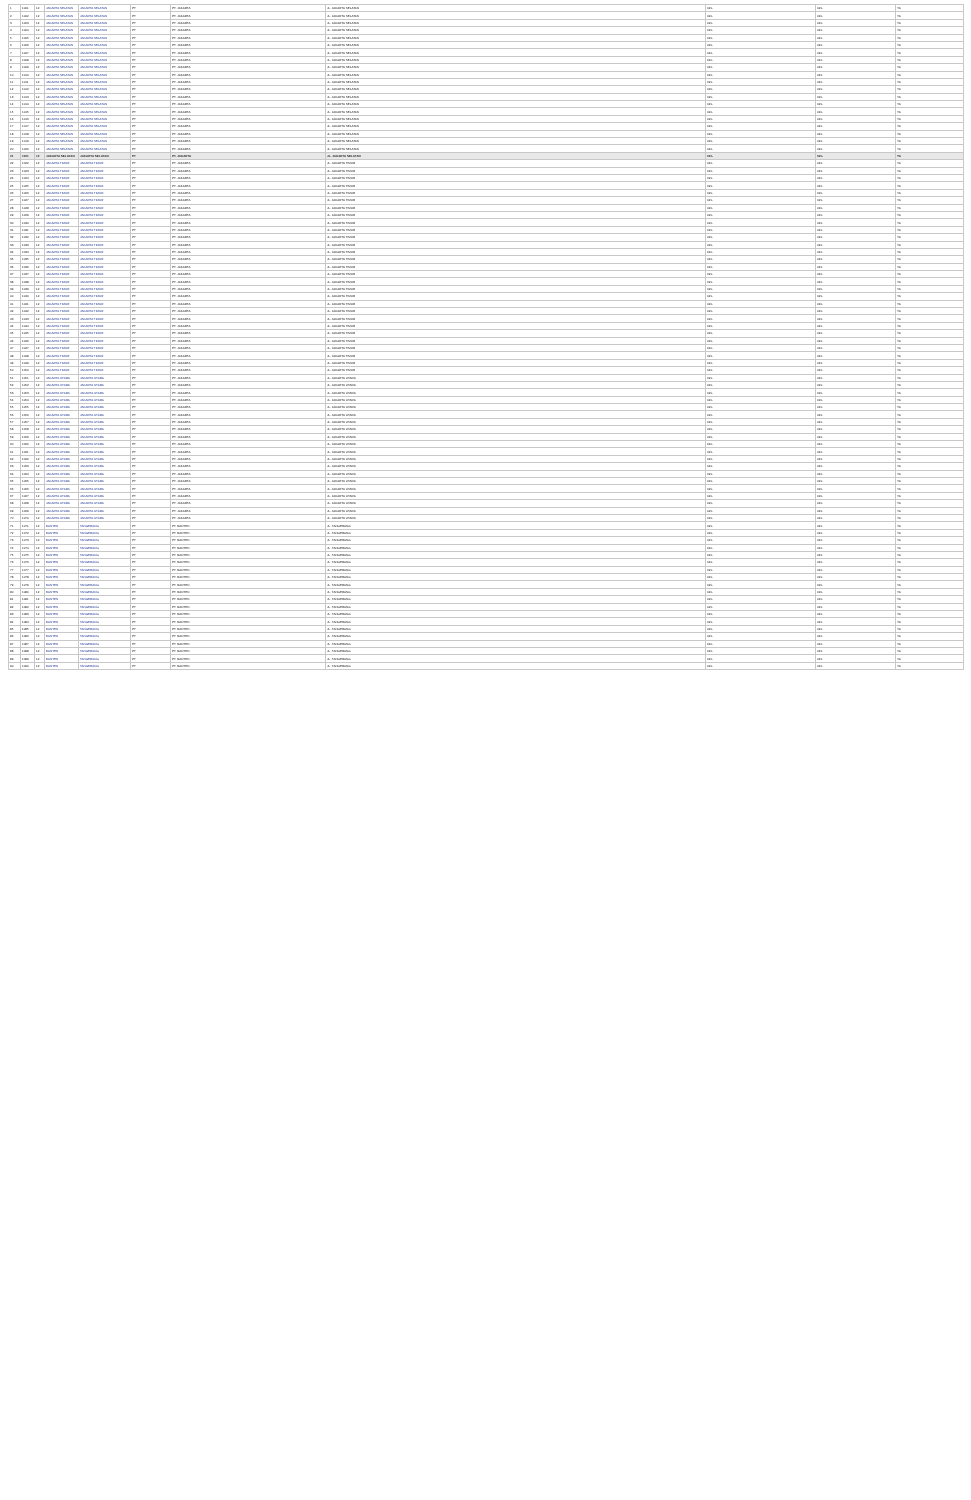| 1 | 1001 | 12 | JAKARTA SELATAN | JAKARTA SELATAN | PT | PT. JAKARTA | JL. JAKARTA SELATAN | 021- | 021- | YA |
| 2 | 1002 | 12 | JAKARTA SELATAN | JAKARTA SELATAN | PT | PT. JAKARTA | JL. JAKARTA SELATAN | 021- | 021- | YA |
| 3 | 1003 | 12 | JAKARTA SELATAN | JAKARTA SELATAN | PT | PT. JAKARTA | JL. JAKARTA SELATAN | 021- | 021- | YA |
| 4 | 1004 | 12 | JAKARTA SELATAN | JAKARTA SELATAN | PT | PT. JAKARTA | JL. JAKARTA SELATAN | 021- | 021- | YA |
| 5 | 1005 | 12 | JAKARTA SELATAN | JAKARTA SELATAN | PT | PT. JAKARTA | JL. JAKARTA SELATAN | 021- | 021- | YA |
| 6 | 1006 | 12 | JAKARTA SELATAN | JAKARTA SELATAN | PT | PT. JAKARTA | JL. JAKARTA SELATAN | 021- | 021- | YA |
| 7 | 1007 | 12 | JAKARTA SELATAN | JAKARTA SELATAN | PT | PT. JAKARTA | JL. JAKARTA SELATAN | 021- | 021- | YA |
| 8 | 1008 | 12 | JAKARTA SELATAN | JAKARTA SELATAN | PT | PT. JAKARTA | JL. JAKARTA SELATAN | 021- | 021- | YA |
| 9 | 1009 | 12 | JAKARTA SELATAN | JAKARTA SELATAN | PT | PT. JAKARTA | JL. JAKARTA SELATAN | 021- | 021- | YA |
| 10 | 1010 | 12 | JAKARTA SELATAN | JAKARTA SELATAN | PT | PT. JAKARTA | JL. JAKARTA SELATAN | 021- | 021- | YA |
| 11 | 1011 | 12 | JAKARTA SELATAN | JAKARTA SELATAN | PT | PT. JAKARTA | JL. JAKARTA SELATAN | 021- | 021- | YA |
| 12 | 1012 | 12 | JAKARTA SELATAN | JAKARTA SELATAN | PT | PT. JAKARTA | JL. JAKARTA SELATAN | 021- | 021- | YA |
| 13 | 1013 | 12 | JAKARTA SELATAN | JAKARTA SELATAN | PT | PT. JAKARTA | JL. JAKARTA SELATAN | 021- | 021- | YA |
| 14 | 1014 | 12 | JAKARTA SELATAN | JAKARTA SELATAN | PT | PT. JAKARTA | JL. JAKARTA SELATAN | 021- | 021- | YA |
| 15 | 1015 | 12 | JAKARTA SELATAN | JAKARTA SELATAN | PT | PT. JAKARTA | JL. JAKARTA SELATAN | 021- | 021- | YA |
| 16 | 1016 | 12 | JAKARTA SELATAN | JAKARTA SELATAN | PT | PT. JAKARTA | JL. JAKARTA SELATAN | 021- | 021- | YA |
| 17 | 1017 | 12 | JAKARTA SELATAN | JAKARTA SELATAN | PT | PT. JAKARTA | JL. JAKARTA SELATAN | 021- | 021- | YA |
| 18 | 1018 | 12 | JAKARTA SELATAN | JAKARTA SELATAN | PT | PT. JAKARTA | JL. JAKARTA SELATAN | 021- | 021- | YA |
| 19 | 1019 | 12 | JAKARTA SELATAN | JAKARTA SELATAN | PT | PT. JAKARTA | JL. JAKARTA SELATAN | 021- | 021- | YA |
| 20 | 1020 | 12 | JAKARTA SELATAN | JAKARTA SELATAN | PT | PT. JAKARTA | JL. JAKARTA SELATAN | 021- | 021- | YA |
| 21 | 1021 | 12 | JAKARTA SELATAN | JAKARTA SELATAN | PT | PT. JAKARTA | JL. JAKARTA SELATAN | 021- | 021- | YA |
| 22 | 1022 | 12 | JAKARTA TIMUR | JAKARTA TIMUR | PT | PT. JAKARTA | JL. JAKARTA TIMUR | 021- | 021- | YA |
| 23 | 1023 | 12 | JAKARTA TIMUR | JAKARTA TIMUR | PT | PT. JAKARTA | JL. JAKARTA TIMUR | 021- | 021- | YA |
| 24 | 1024 | 12 | JAKARTA TIMUR | JAKARTA TIMUR | PT | PT. JAKARTA | JL. JAKARTA TIMUR | 021- | 021- | YA |
| 25 | 1025 | 12 | JAKARTA TIMUR | JAKARTA TIMUR | PT | PT. JAKARTA | JL. JAKARTA TIMUR | 021- | 021- | YA |
| 26 | 1026 | 12 | JAKARTA TIMUR | JAKARTA TIMUR | PT | PT. JAKARTA | JL. JAKARTA TIMUR | 021- | 021- | YA |
| 27 | 1027 | 12 | JAKARTA TIMUR | JAKARTA TIMUR | PT | PT. JAKARTA | JL. JAKARTA TIMUR | 021- | 021- | YA |
| 28 | 1028 | 12 | JAKARTA TIMUR | JAKARTA TIMUR | PT | PT. JAKARTA | JL. JAKARTA TIMUR | 021- | 021- | YA |
| 29 | 1029 | 12 | JAKARTA TIMUR | JAKARTA TIMUR | PT | PT. JAKARTA | JL. JAKARTA TIMUR | 021- | 021- | YA |
| 30 | 1030 | 12 | JAKARTA TIMUR | JAKARTA TIMUR | PT | PT. JAKARTA | JL. JAKARTA TIMUR | 021- | 021- | YA |
| 31 | 1031 | 12 | JAKARTA TIMUR | JAKARTA TIMUR | PT | PT. JAKARTA | JL. JAKARTA TIMUR | 021- | 021- | YA |
| 32 | 1032 | 12 | JAKARTA TIMUR | JAKARTA TIMUR | PT | PT. JAKARTA | JL. JAKARTA TIMUR | 021- | 021- | YA |
| 33 | 1033 | 12 | JAKARTA TIMUR | JAKARTA TIMUR | PT | PT. JAKARTA | JL. JAKARTA TIMUR | 021- | 021- | YA |
| 34 | 1034 | 12 | JAKARTA TIMUR | JAKARTA TIMUR | PT | PT. JAKARTA | JL. JAKARTA TIMUR | 021- | 021- | YA |
| 35 | 1035 | 12 | JAKARTA TIMUR | JAKARTA TIMUR | PT | PT. JAKARTA | JL. JAKARTA TIMUR | 021- | 021- | YA |
| 36 | 1036 | 12 | JAKARTA TIMUR | JAKARTA TIMUR | PT | PT. JAKARTA | JL. JAKARTA TIMUR | 021- | 021- | YA |
| 37 | 1037 | 12 | JAKARTA TIMUR | JAKARTA TIMUR | PT | PT. JAKARTA | JL. JAKARTA TIMUR | 021- | 021- | YA |
| 38 | 1038 | 12 | JAKARTA TIMUR | JAKARTA TIMUR | PT | PT. JAKARTA | JL. JAKARTA TIMUR | 021- | 021- | YA |
| 39 | 1039 | 12 | JAKARTA TIMUR | JAKARTA TIMUR | PT | PT. JAKARTA | JL. JAKARTA TIMUR | 021- | 021- | YA |
| 40 | 1040 | 12 | JAKARTA TIMUR | JAKARTA TIMUR | PT | PT. JAKARTA | JL. JAKARTA TIMUR | 021- | 021- | YA |
| 41 | 1041 | 12 | JAKARTA TIMUR | JAKARTA TIMUR | PT | PT. JAKARTA | JL. JAKARTA TIMUR | 021- | 021- | YA |
| 42 | 1042 | 12 | JAKARTA TIMUR | JAKARTA TIMUR | PT | PT. JAKARTA | JL. JAKARTA TIMUR | 021- | 021- | YA |
| 43 | 1043 | 12 | JAKARTA TIMUR | JAKARTA TIMUR | PT | PT. JAKARTA | JL. JAKARTA TIMUR | 021- | 021- | YA |
| 44 | 1044 | 12 | JAKARTA TIMUR | JAKARTA TIMUR | PT | PT. JAKARTA | JL. JAKARTA TIMUR | 021- | 021- | YA |
| 45 | 1045 | 12 | JAKARTA TIMUR | JAKARTA TIMUR | PT | PT. JAKARTA | JL. JAKARTA TIMUR | 021- | 021- | YA |
| 46 | 1046 | 12 | JAKARTA TIMUR | JAKARTA TIMUR | PT | PT. JAKARTA | JL. JAKARTA TIMUR | 021- | 021- | YA |
| 47 | 1047 | 12 | JAKARTA TIMUR | JAKARTA TIMUR | PT | PT. JAKARTA | JL. JAKARTA TIMUR | 021- | 021- | YA |
| 48 | 1048 | 12 | JAKARTA TIMUR | JAKARTA TIMUR | PT | PT. JAKARTA | JL. JAKARTA TIMUR | 021- | 021- | YA |
| 49 | 1049 | 12 | JAKARTA TIMUR | JAKARTA TIMUR | PT | PT. JAKARTA | JL. JAKARTA TIMUR | 021- | 021- | YA |
| 50 | 1050 | 12 | JAKARTA TIMUR | JAKARTA TIMUR | PT | PT. JAKARTA | JL. JAKARTA TIMUR | 021- | 021- | YA |
| 51 | 1051 | 12 | JAKARTA UTARA | JAKARTA UTARA | PT | PT. JAKARTA | JL. JAKARTA UTARA | 021- | 021- | YA |
| 52 | 1052 | 12 | JAKARTA UTARA | JAKARTA UTARA | PT | PT. JAKARTA | JL. JAKARTA UTARA | 021- | 021- | YA |
| 53 | 1053 | 12 | JAKARTA UTARA | JAKARTA UTARA | PT | PT. JAKARTA | JL. JAKARTA UTARA | 021- | 021- | YA |
| 54 | 1054 | 12 | JAKARTA UTARA | JAKARTA UTARA | PT | PT. JAKARTA | JL. JAKARTA UTARA | 021- | 021- | YA |
| 55 | 1055 | 12 | JAKARTA UTARA | JAKARTA UTARA | PT | PT. JAKARTA | JL. JAKARTA UTARA | 021- | 021- | YA |
| 56 | 1056 | 12 | JAKARTA UTARA | JAKARTA UTARA | PT | PT. JAKARTA | JL. JAKARTA UTARA | 021- | 021- | YA |
| 57 | 1057 | 12 | JAKARTA UTARA | JAKARTA UTARA | PT | PT. JAKARTA | JL. JAKARTA UTARA | 021- | 021- | YA |
| 58 | 1058 | 12 | JAKARTA UTARA | JAKARTA UTARA | PT | PT. JAKARTA | JL. JAKARTA UTARA | 021- | 021- | YA |
| 59 | 1059 | 12 | JAKARTA UTARA | JAKARTA UTARA | PT | PT. JAKARTA | JL. JAKARTA UTARA | 021- | 021- | YA |
| 60 | 1060 | 12 | JAKARTA UTARA | JAKARTA UTARA | PT | PT. JAKARTA | JL. JAKARTA UTARA | 021- | 021- | YA |
| 61 | 1061 | 12 | JAKARTA UTARA | JAKARTA UTARA | PT | PT. JAKARTA | JL. JAKARTA UTARA | 021- | 021- | YA |
| 62 | 1062 | 12 | JAKARTA UTARA | JAKARTA UTARA | PT | PT. JAKARTA | JL. JAKARTA UTARA | 021- | 021- | YA |
| 63 | 1063 | 12 | JAKARTA UTARA | JAKARTA UTARA | PT | PT. JAKARTA | JL. JAKARTA UTARA | 021- | 021- | YA |
| 64 | 1064 | 12 | JAKARTA UTARA | JAKARTA UTARA | PT | PT. JAKARTA | JL. JAKARTA UTARA | 021- | 021- | YA |
| 65 | 1065 | 12 | JAKARTA UTARA | JAKARTA UTARA | PT | PT. JAKARTA | JL. JAKARTA UTARA | 021- | 021- | YA |
| 66 | 1066 | 12 | JAKARTA UTARA | JAKARTA UTARA | PT | PT. JAKARTA | JL. JAKARTA UTARA | 021- | 021- | YA |
| 67 | 1067 | 12 | JAKARTA UTARA | JAKARTA UTARA | PT | PT. JAKARTA | JL. JAKARTA UTARA | 021- | 021- | YA |
| 68 | 1068 | 12 | JAKARTA UTARA | JAKARTA UTARA | PT | PT. JAKARTA | JL. JAKARTA UTARA | 021- | 021- | YA |
| 69 | 1069 | 12 | JAKARTA UTARA | JAKARTA UTARA | PT | PT. JAKARTA | JL. JAKARTA UTARA | 021- | 021- | YA |
| 70 | 1070 | 12 | JAKARTA UTARA | JAKARTA UTARA | PT | PT. JAKARTA | JL. JAKARTA UTARA | 021- | 021- | YA |
| 71 | 1071 | 12 | BANTEN | TANGERANG | PT | PT. BANTEN | JL. TANGERANG | 021- | 021- | YA |
| 72 | 1072 | 12 | BANTEN | TANGERANG | PT | PT. BANTEN | JL. TANGERANG | 021- | 021- | YA |
| 73 | 1073 | 12 | BANTEN | TANGERANG | PT | PT. BANTEN | JL. TANGERANG | 021- | 021- | YA |
| 74 | 1074 | 12 | BANTEN | TANGERANG | PT | PT. BANTEN | JL. TANGERANG | 021- | 021- | YA |
| 75 | 1075 | 12 | BANTEN | TANGERANG | PT | PT. BANTEN | JL. TANGERANG | 021- | 021- | YA |
| 76 | 1076 | 12 | BANTEN | TANGERANG | PT | PT. BANTEN | JL. TANGERANG | 021- | 021- | YA |
| 77 | 1077 | 12 | BANTEN | TANGERANG | PT | PT. BANTEN | JL. TANGERANG | 021- | 021- | YA |
| 78 | 1078 | 12 | BANTEN | TANGERANG | PT | PT. BANTEN | JL. TANGERANG | 021- | 021- | YA |
| 79 | 1079 | 12 | BANTEN | TANGERANG | PT | PT. BANTEN | JL. TANGERANG | 021- | 021- | YA |
| 80 | 1080 | 12 | BANTEN | TANGERANG | PT | PT. BANTEN | JL. TANGERANG | 021- | 021- | YA |
| 81 | 1081 | 12 | BANTEN | TANGERANG | PT | PT. BANTEN | JL. TANGERANG | 021- | 021- | YA |
| 82 | 1082 | 12 | BANTEN | TANGERANG | PT | PT. BANTEN | JL. TANGERANG | 021- | 021- | YA |
| 83 | 1083 | 12 | BANTEN | TANGERANG | PT | PT. BANTEN | JL. TANGERANG | 021- | 021- | YA |
| 84 | 1084 | 12 | BANTEN | TANGERANG | PT | PT. BANTEN | JL. TANGERANG | 021- | 021- | YA |
| 85 | 1085 | 12 | BANTEN | TANGERANG | PT | PT. BANTEN | JL. TANGERANG | 021- | 021- | YA |
| 86 | 1086 | 12 | BANTEN | TANGERANG | PT | PT. BANTEN | JL. TANGERANG | 021- | 021- | YA |
| 87 | 1087 | 12 | BANTEN | TANGERANG | PT | PT. BANTEN | JL. TANGERANG | 021- | 021- | YA |
| 88 | 1088 | 12 | BANTEN | TANGERANG | PT | PT. BANTEN | JL. TANGERANG | 021- | 021- | YA |
| 89 | 1089 | 12 | BANTEN | TANGERANG | PT | PT. BANTEN | JL. TANGERANG | 021- | 021- | YA |
| 90 | 1090 | 12 | BANTEN | TANGERANG | PT | PT. BANTEN | JL. TANGERANG | 021- | 021- | YA |